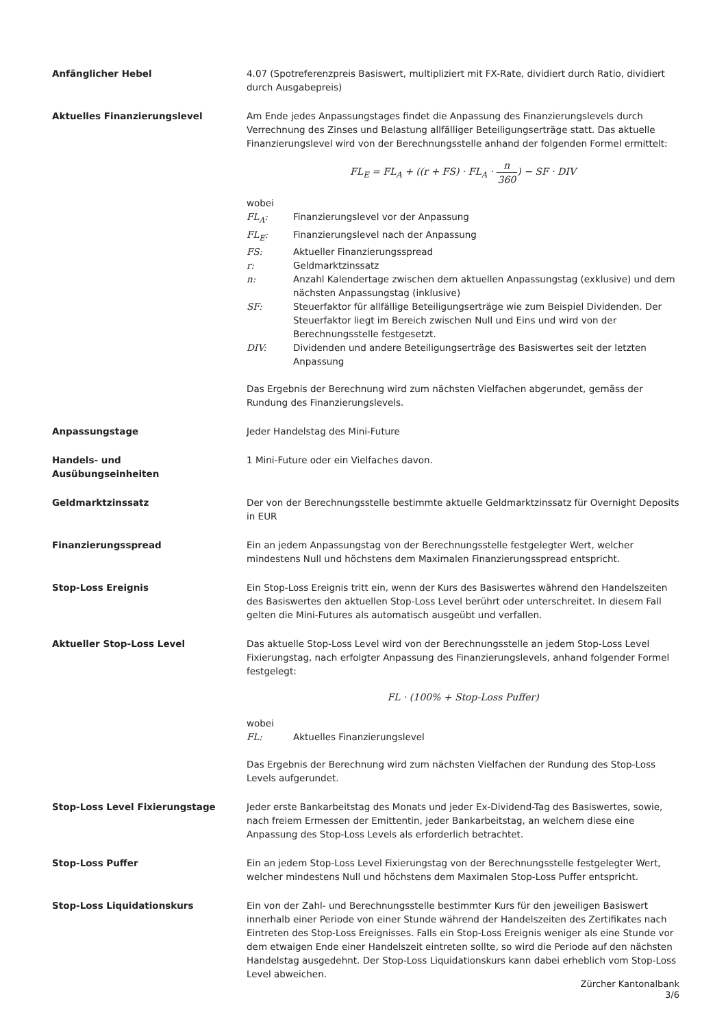Anfänglicher Hebel 4.07 (Spotreferenzpreis Basiswert, multipliziert mit FX-Rate, dividiert durch Ratio, dividiert durch Ausgabepreis)
Aktuelles Finanzierungslevel Am Ende jedes Anpassungstages findet die Anpassung des Finanzierungslevels durch Verrechnung des Zinses und Belastung allfälliger Beteiligungserträge statt. Das aktuelle Finanzierungslevel wird von der Berechnungsstelle anhand der folgenden Formel ermittelt:
FL<sub>E</sub> = FL<sub>A</sub> + ((r + FS) · FL<sub>A</sub> · n 360) − SF · DIV
wobei
FL<sub>A</sub>: Finanzierungslevel vor der Anpassung
FL<sub>E</sub>: Finanzierungslevel nach der Anpassung
FS: Aktueller Finanzierungsspread
r: Geldmarktzinssatz
n: Anzahl Kalendertage zwischen dem aktuellen Anpassungstag (exklusive) und dem nächsten Anpassungstag (inklusive)
SF: Steuerfaktor für allfällige Beteiligungserträge wie zum Beispiel Dividenden. Der Steuerfaktor liegt im Bereich zwischen Null und Eins und wird von der Berechnungsstelle festgesetzt.
DIV: Dividenden und andere Beteiligungserträge des Basiswertes seit der letzten Anpassung
Das Ergebnis der Berechnung wird zum nächsten Vielfachen abgerundet, gemäss der Rundung des Finanzierungslevels.
Anpassungstage Jeder Handelstag des Mini-Future
Handels- und
Ausübungseinheiten
1 Mini-Future oder ein Vielfaches davon.
Geldmarktzinssatz Der von der Berechnungsstelle bestimmte aktuelle Geldmarktzinssatz für Overnight Deposits in EUR
Finanzierungsspread Ein an jedem Anpassungstag von der Berechnungsstelle festgelegter Wert, welcher mindestens Null und höchstens dem Maximalen Finanzierungsspread entspricht.
Stop-Loss Ereignis Ein Stop-Loss Ereignis tritt ein, wenn der Kurs des Basiswertes während den Handelszeiten des Basiswertes den aktuellen Stop-Loss Level berührt oder unterschreitet. In diesem Fall gelten die Mini-Futures als automatisch ausgeübt und verfallen.
Aktueller Stop-Loss Level Das aktuelle Stop-Loss Level wird von der Berechnungsstelle an jedem Stop-Loss Level Fixierungstag, nach erfolgter Anpassung des Finanzierungslevels, anhand folgender Formel festgelegt:
FL · (100% + Stop-Loss Puffer)
wobei
FL: Aktuelles Finanzierungslevel
Das Ergebnis der Berechnung wird zum nächsten Vielfachen der Rundung des Stop-Loss Levels aufgerundet.
Stop-Loss Level Fixierungstage Jeder erste Bankarbeitstag des Monats und jeder Ex-Dividend-Tag des Basiswertes, sowie, nach freiem Ermessen der Emittentin, jeder Bankarbeitstag, an welchem diese eine Anpassung des Stop-Loss Levels als erforderlich betrachtet.
Stop-Loss Puffer Ein an jedem Stop-Loss Level Fixierungstag von der Berechnungsstelle festgelegter Wert, welcher mindestens Null und höchstens dem Maximalen Stop-Loss Puffer entspricht.
Stop-Loss Liquidationskurs Ein von der Zahl- und Berechnungsstelle bestimmter Kurs für den jeweiligen Basiswert innerhalb einer Periode von einer Stunde während der Handelszeiten des Zertifikates nach Eintreten des Stop-Loss Ereignisses. Falls ein Stop-Loss Ereignis weniger als eine Stunde vor dem etwaigen Ende einer Handelszeit eintreten sollte, so wird die Periode auf den nächsten Handelstag ausgedehnt. Der Stop-Loss Liquidationskurs kann dabei erheblich vom Stop-Loss Level abweichen.
Zürcher Kantonalbank
3/6